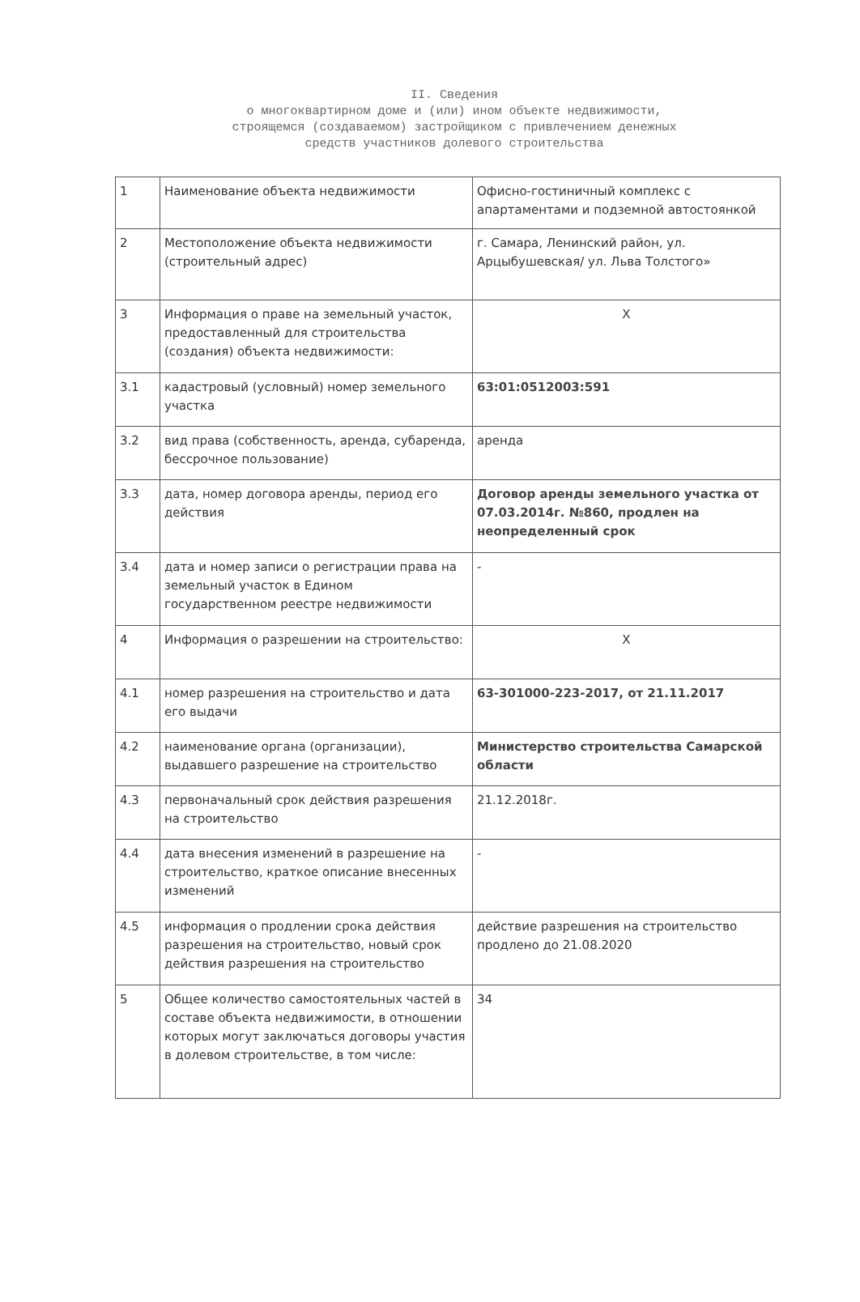II. Сведения
о многоквартирном доме и (или) ином объекте недвижимости,
строящемся (создаваемом) застройщиком с привлечением денежных
средств участников долевого строительства
| 1 | Наименование объекта недвижимости | Офисно-гостиничный комплекс с апартаментами и подземной автостоянкой |
| 2 | Местоположение объекта недвижимости (строительный адрес) | г. Самара, Ленинский район, ул. Арцыбушевская/ ул. Льва Толстого» |
| 3 | Информация о праве на земельный участок, предоставленный для строительства (создания) объекта недвижимости: | Х |
| 3.1 | кадастровый (условный) номер земельного участка | 63:01:0512003:591 |
| 3.2 | вид права (собственность, аренда, субаренда, бессрочное пользование) | аренда |
| 3.3 | дата, номер договора аренды, период его действия | Договор аренды земельного участка от 07.03.2014г. №860, продлен на неопределенный срок |
| 3.4 | дата и номер записи о регистрации права на земельный участок в Едином государственном реестре недвижимости | - |
| 4 | Информация о разрешении на строительство: | Х |
| 4.1 | номер разрешения на строительство и дата его выдачи | 63-301000-223-2017, от 21.11.2017 |
| 4.2 | наименование органа (организации), выдавшего разрешение на строительство | Министерство строительства Самарской области |
| 4.3 | первоначальный срок действия разрешения на строительство | 21.12.2018г. |
| 4.4 | дата внесения изменений в разрешение на строительство, краткое описание внесенных изменений | - |
| 4.5 | информация о продлении срока действия разрешения на строительство, новый срок действия разрешения на строительство | действие разрешения на строительство продлено до 21.08.2020 |
| 5 | Общее количество самостоятельных частей в составе объекта недвижимости, в отношении которых могут заключаться договоры участия в долевом строительстве, в том числе: | 34 |